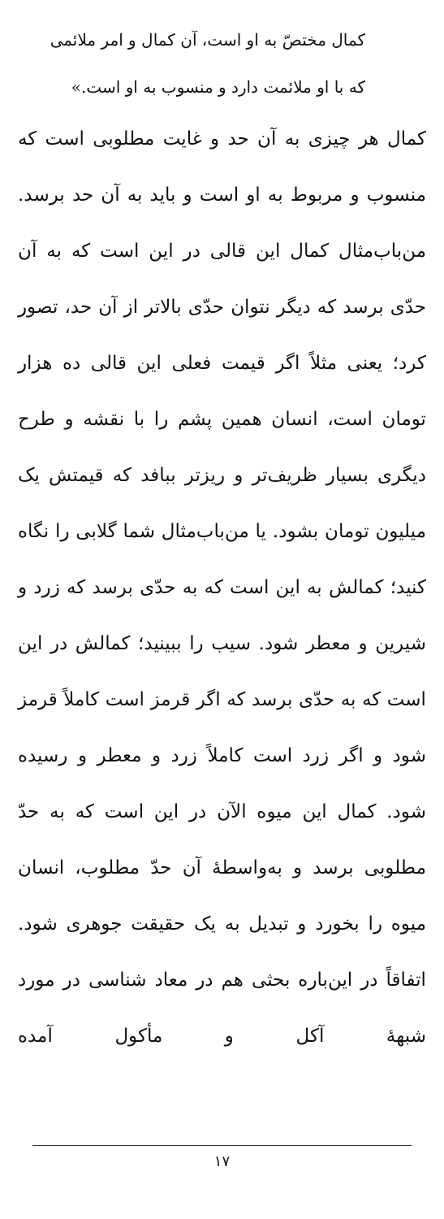کمال مختصّ به او است، آن کمال و امر ملائمی
که با او ملائمت دارد و منسوب به او است.»
کمال هر چیزی به آن حد و غایت مطلوبی است که منسوب و مربوط به او است و باید به آن حد برسد. من‌باب‌مثال کمال این قالی در این است که به آن حدّی برسد که دیگر نتوان حدّی بالاتر از آن حد، تصور کرد؛ یعنی مثلاً اگر قیمت فعلی این قالی ده هزار تومان است، انسان همین پشم را با نقشه و طرح دیگری بسیار ظریف‌تر و ریزتر ببافد که قیمتش یک میلیون تومان بشود. یا من‌باب‌مثال شما گلابی را نگاه کنید؛ کمالش به این است که به حدّی برسد که زرد و شیرین و معطر شود. سیب را ببینید؛ کمالش در این است که به حدّی برسد که اگر قرمز است کاملاً قرمز شود و اگر زرد است کاملاً زرد و معطر و رسیده شود. کمال این میوه الآن در این است که به حدّ مطلوبی برسد و به‌واسطهٔ آن حدّ مطلوب، انسان میوه را بخورد و تبدیل به یک حقیقت جوهری شود. اتفاقاً در این‌باره بحثی هم در معاد شناسی در مورد شبههٔ آکل و مأکول آمده
۱۷